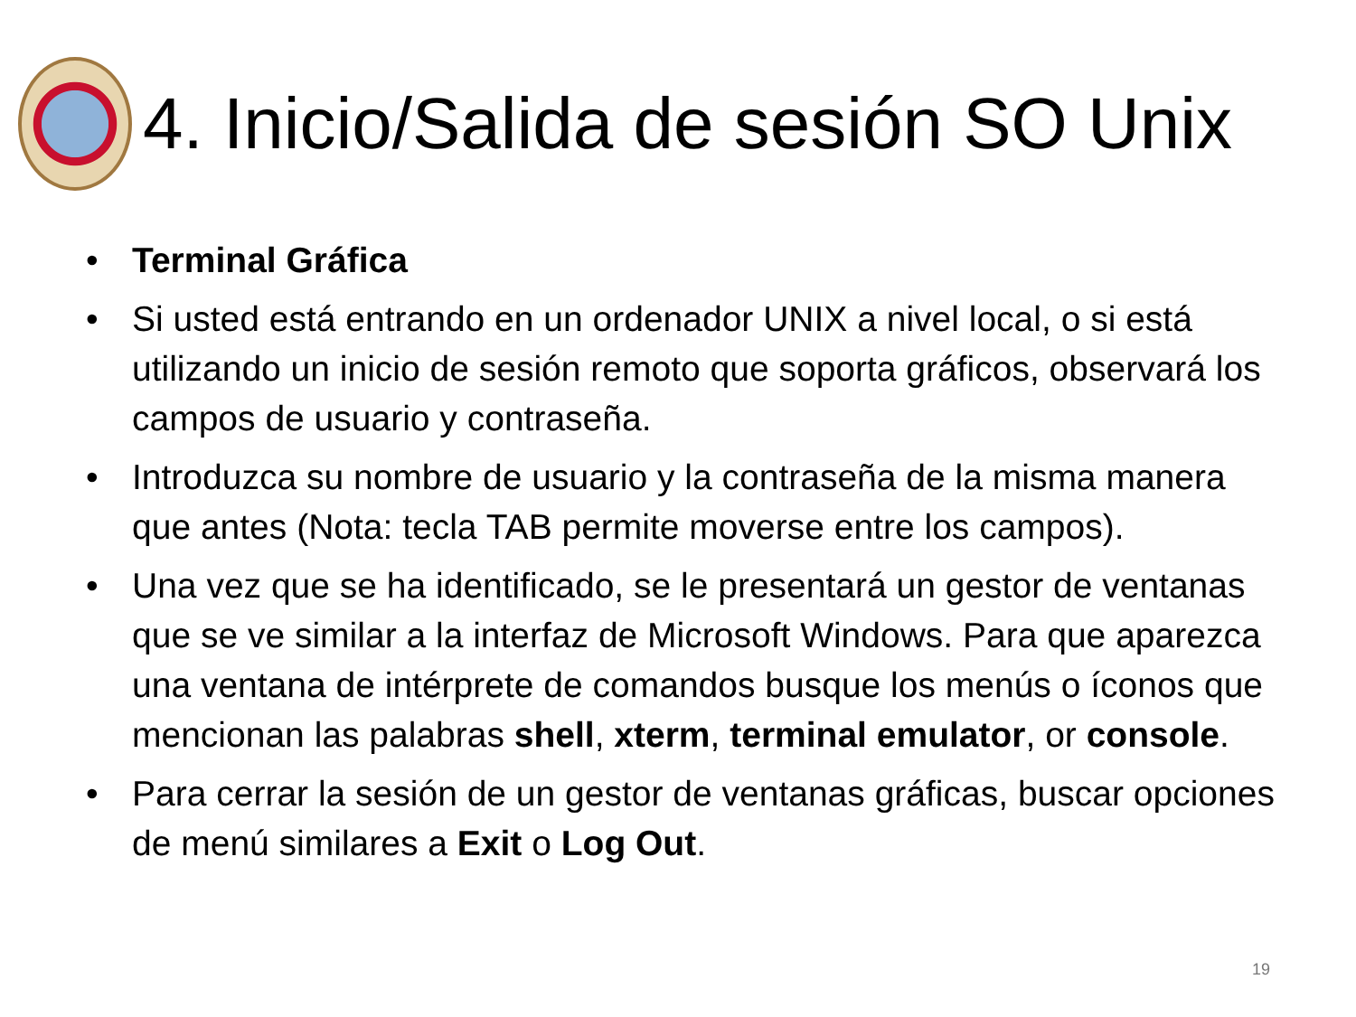4. Inicio/Salida de sesión SO Unix
• Terminal Gráfica
• Si usted está entrando en un ordenador UNIX a nivel local, o si está utilizando un inicio de sesión remoto que soporta gráficos, observará los campos de usuario y contraseña.
• Introduzca su nombre de usuario y la contraseña de la misma manera que antes (Nota: tecla TAB permite moverse entre los campos).
• Una vez que se ha identificado, se le presentará un gestor de ventanas que se ve similar a la interfaz de Microsoft Windows. Para que aparezca una ventana de intérprete de comandos busque los menús o íconos que mencionan las palabras shell, xterm, terminal emulator, or console.
• Para cerrar la sesión de un gestor de ventanas gráficas, buscar opciones de menú similares a Exit o Log Out.
19